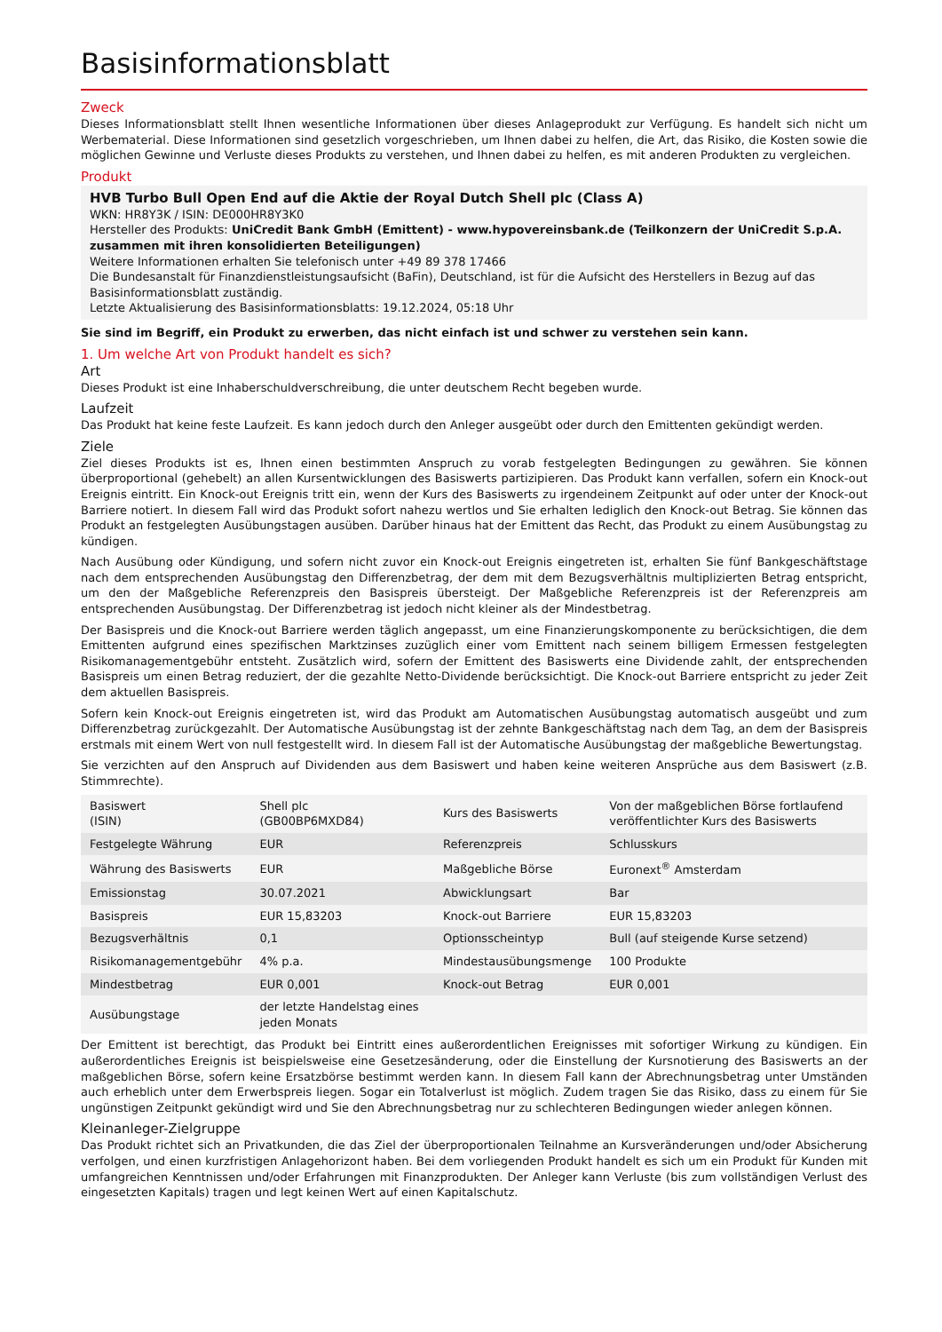Basisinformationsblatt
Zweck
Dieses Informationsblatt stellt Ihnen wesentliche Informationen über dieses Anlageprodukt zur Verfügung. Es handelt sich nicht um Werbematerial. Diese Informationen sind gesetzlich vorgeschrieben, um Ihnen dabei zu helfen, die Art, das Risiko, die Kosten sowie die möglichen Gewinne und Verluste dieses Produkts zu verstehen, und Ihnen dabei zu helfen, es mit anderen Produkten zu vergleichen.
Produkt
HVB Turbo Bull Open End auf die Aktie der Royal Dutch Shell plc (Class A)
WKN: HR8Y3K / ISIN: DE000HR8Y3K0
Hersteller des Produkts: UniCredit Bank GmbH (Emittent) - www.hypovereinsbank.de (Teilkonzern der UniCredit S.p.A. zusammen mit ihren konsolidierten Beteiligungen)
Weitere Informationen erhalten Sie telefonisch unter +49 89 378 17466
Die Bundesanstalt für Finanzdienstleistungsaufsicht (BaFin), Deutschland, ist für die Aufsicht des Herstellers in Bezug auf das Basisinformationsblatt zuständig.
Letzte Aktualisierung des Basisinformationsblatts: 19.12.2024, 05:18 Uhr
Sie sind im Begriff, ein Produkt zu erwerben, das nicht einfach ist und schwer zu verstehen sein kann.
1. Um welche Art von Produkt handelt es sich?
Art
Dieses Produkt ist eine Inhaberschuldverschreibung, die unter deutschem Recht begeben wurde.
Laufzeit
Das Produkt hat keine feste Laufzeit. Es kann jedoch durch den Anleger ausgeübt oder durch den Emittenten gekündigt werden.
Ziele
Ziel dieses Produkts ist es, Ihnen einen bestimmten Anspruch zu vorab festgelegten Bedingungen zu gewähren. Sie können überproportional (gehebelt) an allen Kursentwicklungen des Basiswerts partizipieren. Das Produkt kann verfallen, sofern ein Knock-out Ereignis eintritt. Ein Knock-out Ereignis tritt ein, wenn der Kurs des Basiswerts zu irgendeinem Zeitpunkt auf oder unter der Knock-out Barriere notiert. In diesem Fall wird das Produkt sofort nahezu wertlos und Sie erhalten lediglich den Knock-out Betrag. Sie können das Produkt an festgelegten Ausübungstagen ausüben. Darüber hinaus hat der Emittent das Recht, das Produkt zu einem Ausübungstag zu kündigen.
Nach Ausübung oder Kündigung, und sofern nicht zuvor ein Knock-out Ereignis eingetreten ist, erhalten Sie fünf Bankgeschäftstage nach dem entsprechenden Ausübungstag den Differenzbetrag, der dem mit dem Bezugsverhältnis multiplizierten Betrag entspricht, um den der Maßgebliche Referenzpreis den Basispreis übersteigt. Der Maßgebliche Referenzpreis ist der Referenzpreis am entsprechenden Ausübungstag. Der Differenzbetrag ist jedoch nicht kleiner als der Mindestbetrag.
Der Basispreis und die Knock-out Barriere werden täglich angepasst, um eine Finanzierungskomponente zu berücksichtigen, die dem Emittenten aufgrund eines spezifischen Marktzinses zuzüglich einer vom Emittent nach seinem billigem Ermessen festgelegten Risikomanagementgebühr entsteht. Zusätzlich wird, sofern der Emittent des Basiswerts eine Dividende zahlt, der entsprechenden Basispreis um einen Betrag reduziert, der die gezahlte Netto-Dividende berücksichtigt. Die Knock-out Barriere entspricht zu jeder Zeit dem aktuellen Basispreis.
Sofern kein Knock-out Ereignis eingetreten ist, wird das Produkt am Automatischen Ausübungstag automatisch ausgeübt und zum Differenzbetrag zurückgezahlt. Der Automatische Ausübungstag ist der zehnte Bankgeschäftstag nach dem Tag, an dem der Basispreis erstmals mit einem Wert von null festgestellt wird. In diesem Fall ist der Automatische Ausübungstag der maßgebliche Bewertungstag.
Sie verzichten auf den Anspruch auf Dividenden aus dem Basiswert und haben keine weiteren Ansprüche aus dem Basiswert (z.B. Stimmrechte).
| Basiswert (ISIN) | Shell plc (GB00BP6MXD84) | Kurs des Basiswerts | Von der maßgeblichen Börse fortlaufend veröffentlichter Kurs des Basiswerts |
| Festgelegte Währung | EUR | Referenzpreis | Schlusskurs |
| Währung des Basiswerts | EUR | Maßgebliche Börse | Euronext<sup>®</sup> Amsterdam |
| Emissionstag | 30.07.2021 | Abwicklungsart | Bar |
| Basispreis | EUR 15,83203 | Knock-out Barriere | EUR 15,83203 |
| Bezugsverhältnis | 0,1 | Optionsscheintyp | Bull (auf steigende Kurse setzend) |
| Risikomanagementgebühr | 4% p.a. | Mindestausübungsmenge | 100 Produkte |
| Mindestbetrag | EUR 0,001 | Knock-out Betrag | EUR 0,001 |
| Ausübungstage | der letzte Handelstag eines jeden Monats | | |
Der Emittent ist berechtigt, das Produkt bei Eintritt eines außerordentlichen Ereignisses mit sofortiger Wirkung zu kündigen. Ein außerordentliches Ereignis ist beispielsweise eine Gesetzesänderung, oder die Einstellung der Kursnotierung des Basiswerts an der maßgeblichen Börse, sofern keine Ersatzbörse bestimmt werden kann. In diesem Fall kann der Abrechnungsbetrag unter Umständen auch erheblich unter dem Erwerbspreis liegen. Sogar ein Totalverlust ist möglich. Zudem tragen Sie das Risiko, dass zu einem für Sie ungünstigen Zeitpunkt gekündigt wird und Sie den Abrechnungsbetrag nur zu schlechteren Bedingungen wieder anlegen können.
Kleinanleger-Zielgruppe
Das Produkt richtet sich an Privatkunden, die das Ziel der überproportionalen Teilnahme an Kursveränderungen und/oder Absicherung verfolgen, und einen kurzfristigen Anlagehorizont haben. Bei dem vorliegenden Produkt handelt es sich um ein Produkt für Kunden mit umfangreichen Kenntnissen und/oder Erfahrungen mit Finanzprodukten. Der Anleger kann Verluste (bis zum vollständigen Verlust des eingesetzten Kapitals) tragen und legt keinen Wert auf einen Kapitalschutz.